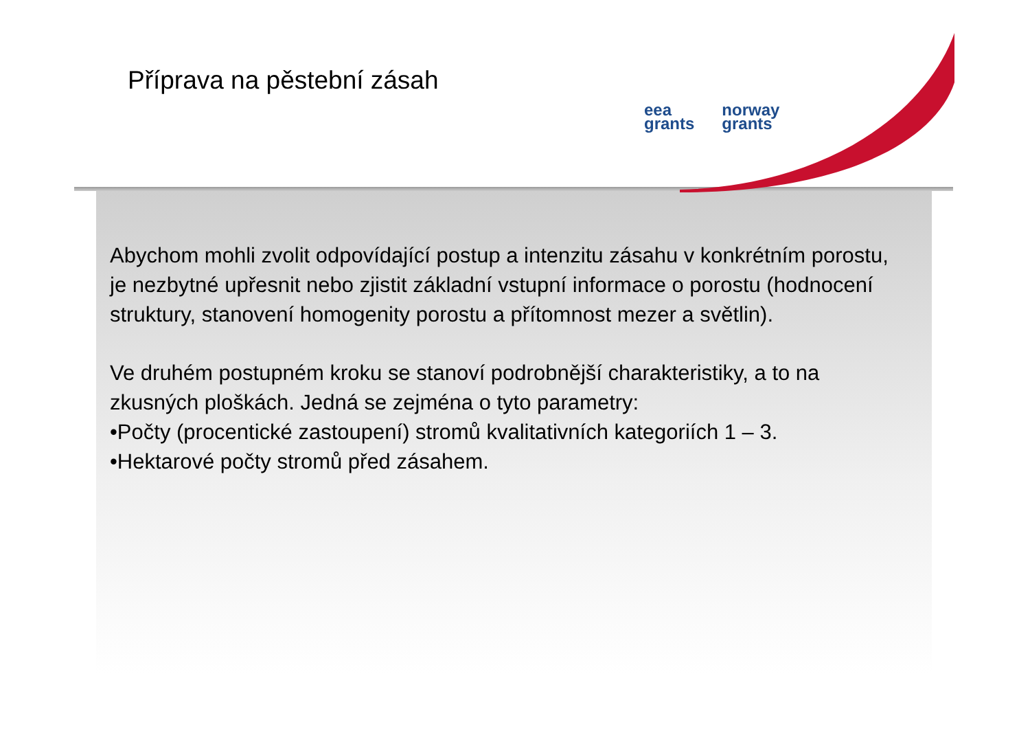Příprava na pěstební zásah
eea
grants
norway
grants
Abychom mohli zvolit odpovídající postup a intenzitu zásahu v konkrétním porostu, je nezbytné upřesnit nebo zjistit základní vstupní informace o porostu (hodnocení struktury, stanovení homogenity porostu a přítomnost mezer a světlin).
Ve druhém postupném kroku se stanoví podrobnější charakteristiky, a to na zkusných ploškách. Jedná se zejména o tyto parametry:
•Počty (procentické zastoupení) stromů kvalitativních kategoriích 1 – 3.
•Hektarové počty stromů před zásahem.